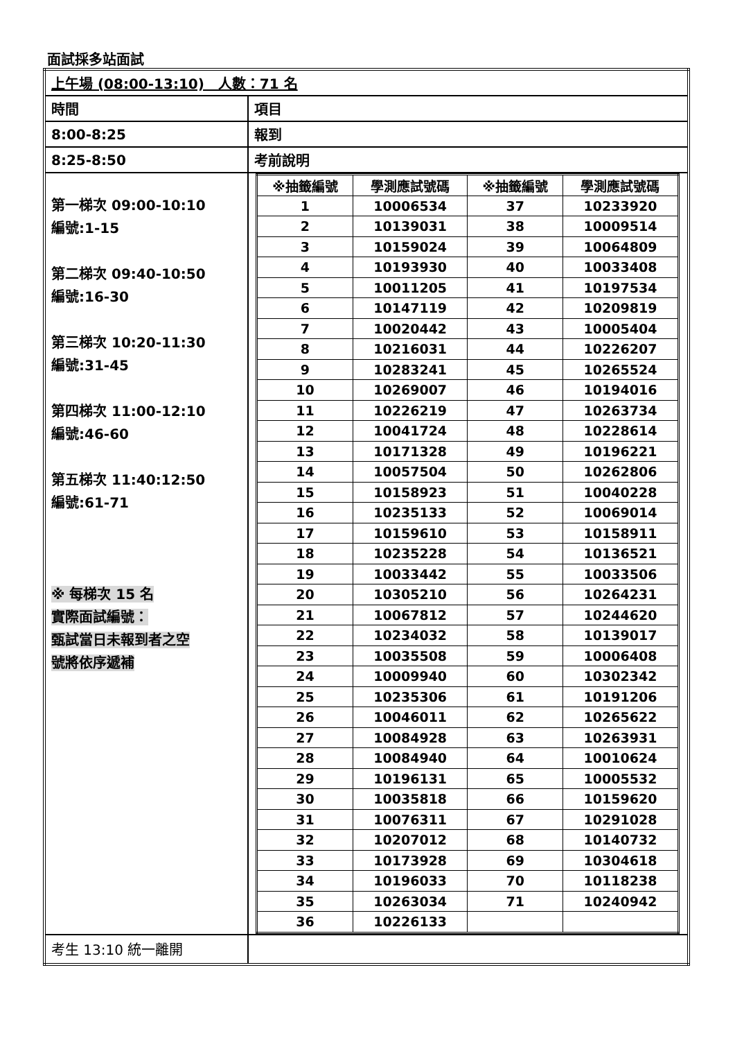面試採多站面試
| 上午場 (08:00-13:10) 人數：71 名 | |
| 時間 | 項目 |
| 8:00-8:25 | 報到 |
| 8:25-8:50 | 考前說明 |
| 第一梯次 09:00-10:10 編號:1-15 第二梯次 09:40-10:50 編號:16-30 第三梯次 10:20-11:30 編號:31-45 第四梯次 11:00-12:10 編號:46-60 第五梯次 11:40:12:50 編號:61-71 ※ 每梯次 15 名 實際面試編號： 甄試當日未報到者之空 號將依序遞補 | / ※抽籤編號 / 學測應試號碼 / ※抽籤編號 / 學測應試號碼 / / --- / --- / --- / --- / / 1 / 10006534 / 37 / 10233920 / / 2 / 10139031 / 38 / 10009514 / / 3 / 10159024 / 39 / 10064809 / / 4 / 10193930 / 40 / 10033408 / / 5 / 10011205 / 41 / 10197534 / / 6 / 10147119 / 42 / 10209819 / / 7 / 10020442 / 43 / 10005404 / / 8 / 10216031 / 44 / 10226207 / / 9 / 10283241 / 45 / 10265524 / / 10 / 10269007 / 46 / 10194016 / / 11 / 10226219 / 47 / 10263734 / / 12 / 10041724 / 48 / 10228614 / / 13 / 10171328 / 49 / 10196221 / / 14 / 10057504 / 50 / 10262806 / / 15 / 10158923 / 51 / 10040228 / / 16 / 10235133 / 52 / 10069014 / / 17 / 10159610 / 53 / 10158911 / / 18 / 10235228 / 54 / 10136521 / / 19 / 10033442 / 55 / 10033506 / / 20 / 10305210 / 56 / 10264231 / / 21 / 10067812 / 57 / 10244620 / / 22 / 10234032 / 58 / 10139017 / / 23 / 10035508 / 59 / 10006408 / / 24 / 10009940 / 60 / 10302342 / / 25 / 10235306 / 61 / 10191206 / / 26 / 10046011 / 62 / 10265622 / / 27 / 10084928 / 63 / 10263931 / / 28 / 10084940 / 64 / 10010624 / / 29 / 10196131 / 65 / 10005532 / / 30 / 10035818 / 66 / 10159620 / / 31 / 10076311 / 67 / 10291028 / / 32 / 10207012 / 68 / 10140732 / / 33 / 10173928 / 69 / 10304618 / / 34 / 10196033 / 70 / 10118238 / / 35 / 10263034 / 71 / 10240942 / / 36 / 10226133 / / / |
| 考生 13:10 統一離開 | |